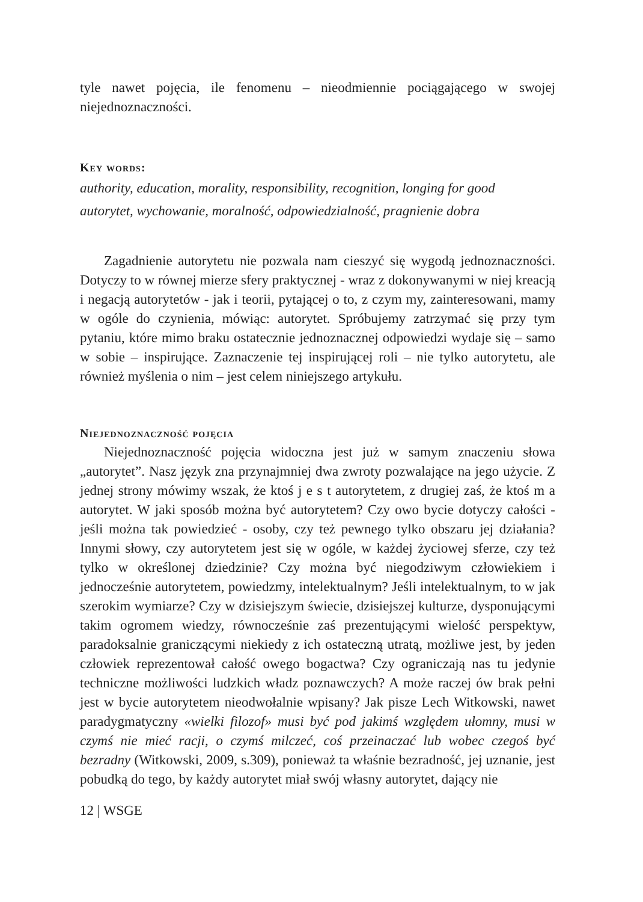tyle nawet pojęcia, ile fenomenu – nieodmiennie pociągającego w swojej niejednoznaczności.
Key words:
authority, education, morality, responsibility, recognition, longing for good
autorytet, wychowanie, moralność, odpowiedzialność, pragnienie dobra
Zagadnienie autorytetu nie pozwala nam cieszyć się wygodą jednoznaczności. Dotyczy to w równej mierze sfery praktycznej - wraz z dokonywanymi w niej kreacją i negacją autorytetów - jak i teorii, pytającej o to, z czym my, zainteresowani, mamy w ogóle do czynienia, mówiąc: autorytet. Spróbujemy zatrzymać się przy tym pytaniu, które mimo braku ostatecznie jednoznacznej odpowiedzi wydaje się – samo w sobie – inspirujące. Zaznaczenie tej inspirującej roli – nie tylko autorytetu, ale również myślenia o nim – jest celem niniejszego artykułu.
Niejednoznaczność pojęcia
Niejednoznaczność pojęcia widoczna jest już w samym znaczeniu słowa „autorytet”. Nasz język zna przynajmniej dwa zwroty pozwalające na jego użycie. Z jednej strony mówimy wszak, że ktoś j e s t autorytetem, z drugiej zaś, że ktoś m a autorytet. W jaki sposób można być autorytetem? Czy owo bycie dotyczy całości - jeśli można tak powiedzieć - osoby, czy też pewnego tylko obszaru jej działania? Innymi słowy, czy autorytetem jest się w ogóle, w każdej życiowej sferze, czy też tylko w określonej dziedzinie? Czy można być niegodziwym człowiekiem i jednocześnie autorytetem, powiedzmy, intelektualnym? Jeśli intelektualnym, to w jak szerokim wymiarze? Czy w dzisiejszym świecie, dzisiejszej kulturze, dysponującymi takim ogromem wiedzy, równocześnie zaś prezentującymi wielość perspektyw, paradoksalnie graniczącymi niekiedy z ich ostateczną utratą, możliwe jest, by jeden człowiek reprezentował całość owego bogactwa? Czy ograniczają nas tu jedynie techniczne możliwości ludzkich władz poznawczych? A może raczej ów brak pełni jest w bycie autorytetem nieodwołalnie wpisany? Jak pisze Lech Witkowski, nawet paradygmatyczny «wielki filozof» musi być pod jakimś względem ułomny, musi w czymś nie mieć racji, o czymś milczeć, coś przeinaczać lub wobec czegoś być bezradny (Witkowski, 2009, s.309), ponieważ ta właśnie bezradność, jej uznanie, jest pobudką do tego, by każdy autorytet miał swój własny autorytet, dający nie
12 | WSGE